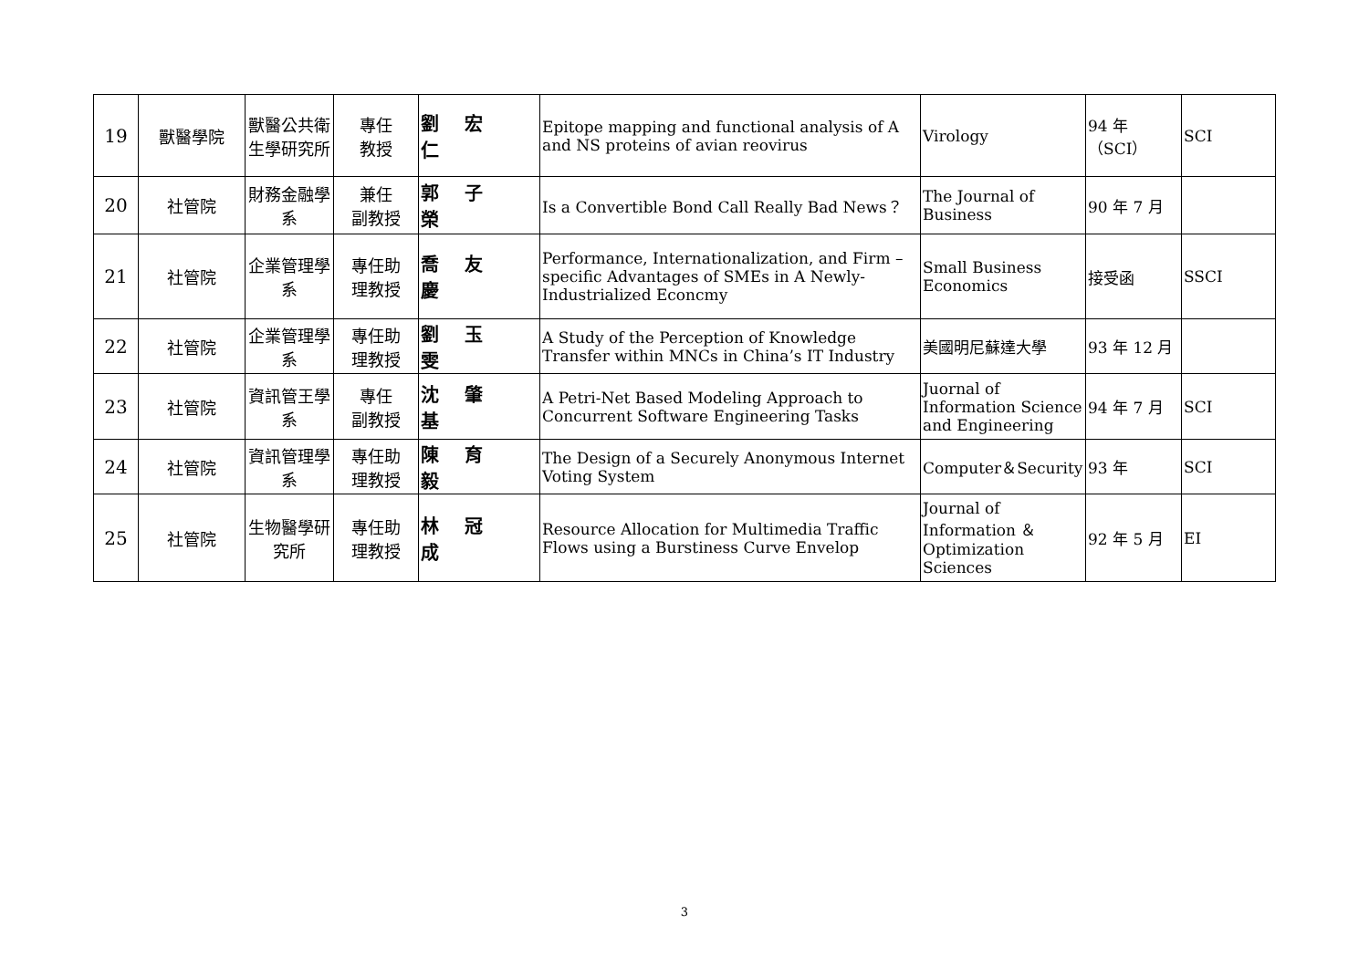| 19 | 獸醫學院 | 獸醫公共衛生學研究所 | 專任 教授 | 劉宏仁 | Epitope mapping and functional analysis of A and NS proteins of avian reovirus | Virology | 94 年 （SCI） | SCI |
| 20 | 社管院 | 財務金融學系 | 兼任 副教授 | 郭子榮 | Is a Convertible Bond Call Really Bad News？ | The Journal of Business | 90 年 7 月 | |
| 21 | 社管院 | 企業管理學系 | 專任助 理教授 | 喬友慶 | Performance, Internationalization, and Firm –specific Advantages of SMEs in A Newly-Industrialized Econcmy | Small Business Economics | 接受函 | SSCI |
| 22 | 社管院 | 企業管理學系 | 專任助 理教授 | 劉玉雯 | A Study of the Perception of Knowledge Transfer within MNCs in China’s IT Industry | 美國明尼蘇達大學 | 93 年 12 月 | |
| 23 | 社管院 | 資訊管王學系 | 專任 副教授 | 沈肇基 | A Petri-Net Based Modeling Approach to Concurrent Software Engineering Tasks | Juornal of Information Science and Engineering | 94 年 7 月 | SCI |
| 24 | 社管院 | 資訊管理學系 | 專任助 理教授 | 陳育毅 | The Design of a Securely Anonymous Internet Voting System | Computer＆Security | 93 年 | SCI |
| 25 | 社管院 | 生物醫學研究所 | 專任助 理教授 | 林冠成 | Resource Allocation for Multimedia Traffic Flows using a Burstiness Curve Envelop | Journal of Information ＆ Optimization Sciences | 92 年 5 月 | EI |
3